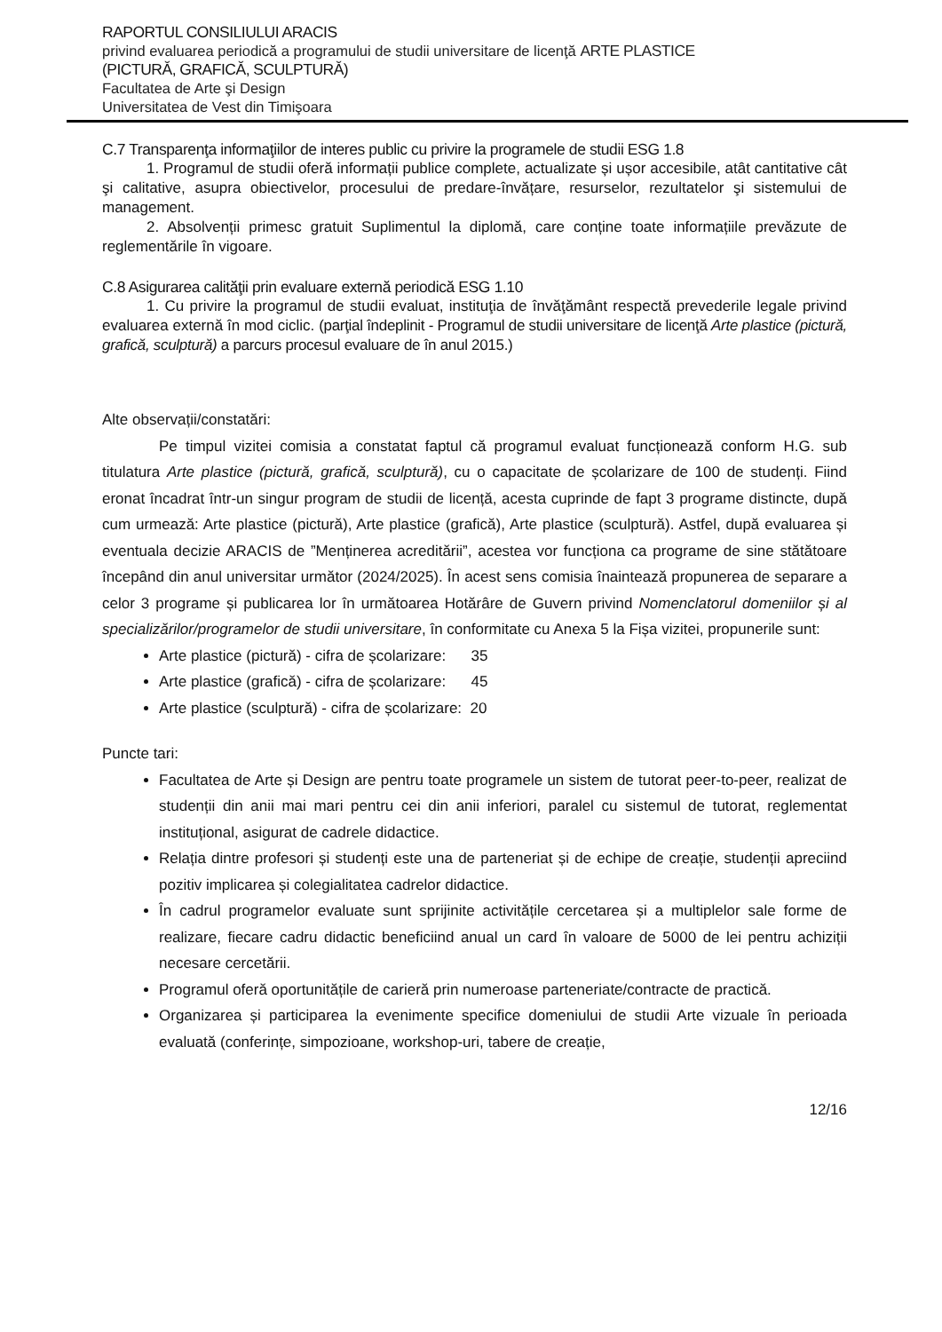RAPORTUL CONSILIULUI ARACIS
privind evaluarea periodică a programului de studii universitare de licenţă ARTE PLASTICE
(PICTURĂ, GRAFICĂ, SCULPTURĂ)
Facultatea de Arte şi Design
Universitatea de Vest din Timişoara
C.7 Transparenţa informaţiilor de interes public cu privire la programele de studii ESG 1.8
1. Programul de studii oferă informații publice complete, actualizate și ușor accesibile, atât cantitative cât şi calitative, asupra obiectivelor, procesului de predare-învățare, resurselor, rezultatelor şi sistemului de management.
2. Absolvenții primesc gratuit Suplimentul la diplomă, care conține toate informațiile prevăzute de reglementările în vigoare.
C.8 Asigurarea calităţii prin evaluare externă periodică ESG 1.10
1. Cu privire la programul de studii evaluat, instituţia de învăţământ respectă prevederile legale privind evaluarea externă în mod ciclic. (parţial îndeplinit - Programul de studii universitare de licenţă Arte plastice (pictură, grafică, sculptură) a parcurs procesul evaluare de în anul 2015.)
Alte observații/constatări:
Pe timpul vizitei comisia a constatat faptul că programul evaluat funcționează conform H.G. sub titulatura Arte plastice (pictură, grafică, sculptură), cu o capacitate de școlarizare de 100 de studenți. Fiind eronat încadrat într-un singur program de studii de licență, acesta cuprinde de fapt 3 programe distincte, după cum urmează: Arte plastice (pictură), Arte plastice (grafică), Arte plastice (sculptură). Astfel, după evaluarea și eventuala decizie ARACIS de ”Menținerea acreditării”, acestea vor funcționa ca programe de sine stătătoare începând din anul universitar următor (2024/2025). În acest sens comisia înaintează propunerea de separare a celor 3 programe și publicarea lor în următoarea Hotărâre de Guvern privind Nomenclatorul domeniilor și al specializărilor/programelor de studii universitare, în conformitate cu Anexa 5 la Fișa vizitei, propunerile sunt:
Arte plastice (pictură) - cifra de școlarizare: 35
Arte plastice (grafică) - cifra de școlarizare: 45
Arte plastice (sculptură) - cifra de școlarizare: 20
Puncte tari:
Facultatea de Arte și Design are pentru toate programele un sistem de tutorat peer-to-peer, realizat de studenții din anii mai mari pentru cei din anii inferiori, paralel cu sistemul de tutorat, reglementat instituțional, asigurat de cadrele didactice.
Relația dintre profesori și studenți este una de parteneriat și de echipe de creație, studenții apreciind pozitiv implicarea și colegialitatea cadrelor didactice.
În cadrul programelor evaluate sunt sprijinite activitățile cercetarea și a multiplelor sale forme de realizare, fiecare cadru didactic beneficiind anual un card în valoare de 5000 de lei pentru achiziții necesare cercetării.
Programul oferă oportunitățile de carieră prin numeroase parteneriate/contracte de practică.
Organizarea și participarea la evenimente specifice domeniului de studii Arte vizuale în perioada evaluată (conferințe, simpozioane, workshop-uri, tabere de creație,
12/16